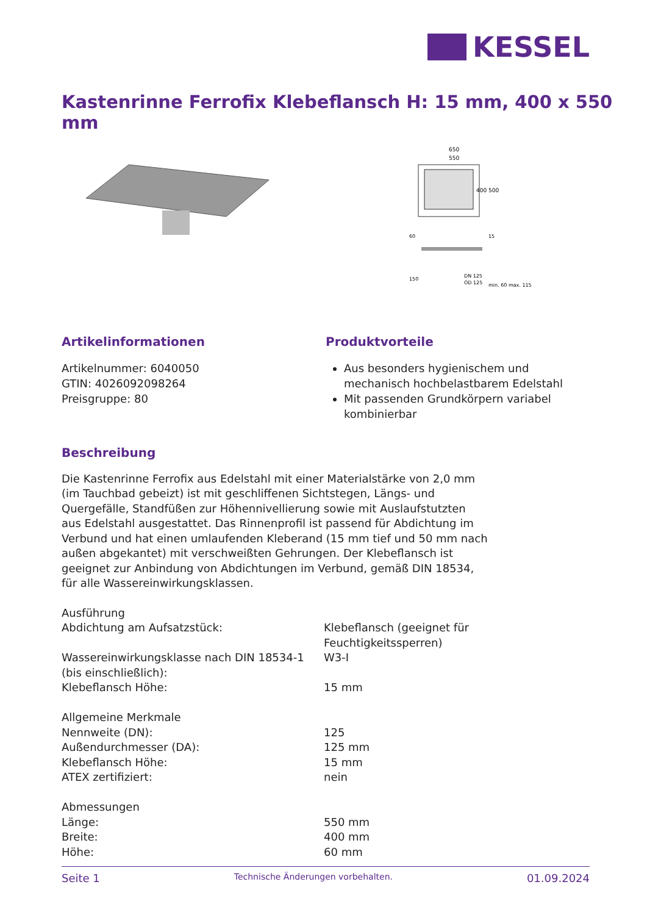KESSEL
Kastenrinne Ferrofix Klebeflansch H: 15 mm, 400 x 550 mm
650
550
400
500
DN 125
OD 125
60
150
15
min. 60 max. 115
Artikelinformationen
Artikelnummer: 6040050
GTIN: 4026092098264
Preisgruppe: 80
Produktvorteile
Aus besonders hygienischem und mechanisch hochbelastbarem Edelstahl
Mit passenden Grundkörpern variabel kombinierbar
Beschreibung
Die Kastenrinne Ferrofix aus Edelstahl mit einer Materialstärke von 2,0 mm (im Tauchbad gebeizt) ist mit geschliffenen Sichtstegen, Längs- und Quergefälle, Standfüßen zur Höhennivellierung sowie mit Auslaufstutzten aus Edelstahl ausgestattet. Das Rinnenprofil ist passend für Abdichtung im Verbund und hat einen umlaufenden Kleberand (15 mm tief und 50 mm nach außen abgekantet) mit verschweißten Gehrungen. Der Klebeflansch ist geeignet zur Anbindung von Abdichtungen im Verbund, gemäß DIN 18534, für alle Wassereinwirkungsklassen.
| Ausführung | |
| Abdichtung am Aufsatzstück: | Klebeflansch (geeignet für Feuchtigkeitssperren) |
| Wassereinwirkungsklasse nach DIN 18534-1 (bis einschließlich): | W3-I |
| Klebeflansch Höhe: | 15 mm |
| Allgemeine Merkmale | |
| Nennweite (DN): | 125 |
| Außendurchmesser (DA): | 125 mm |
| Klebeflansch Höhe: | 15 mm |
| ATEX zertifiziert: | nein |
| Abmessungen | |
| Länge: | 550 mm |
| Breite: | 400 mm |
| Höhe: | 60 mm |
Seite 1 Technische Änderungen vorbehalten. 01.09.2024